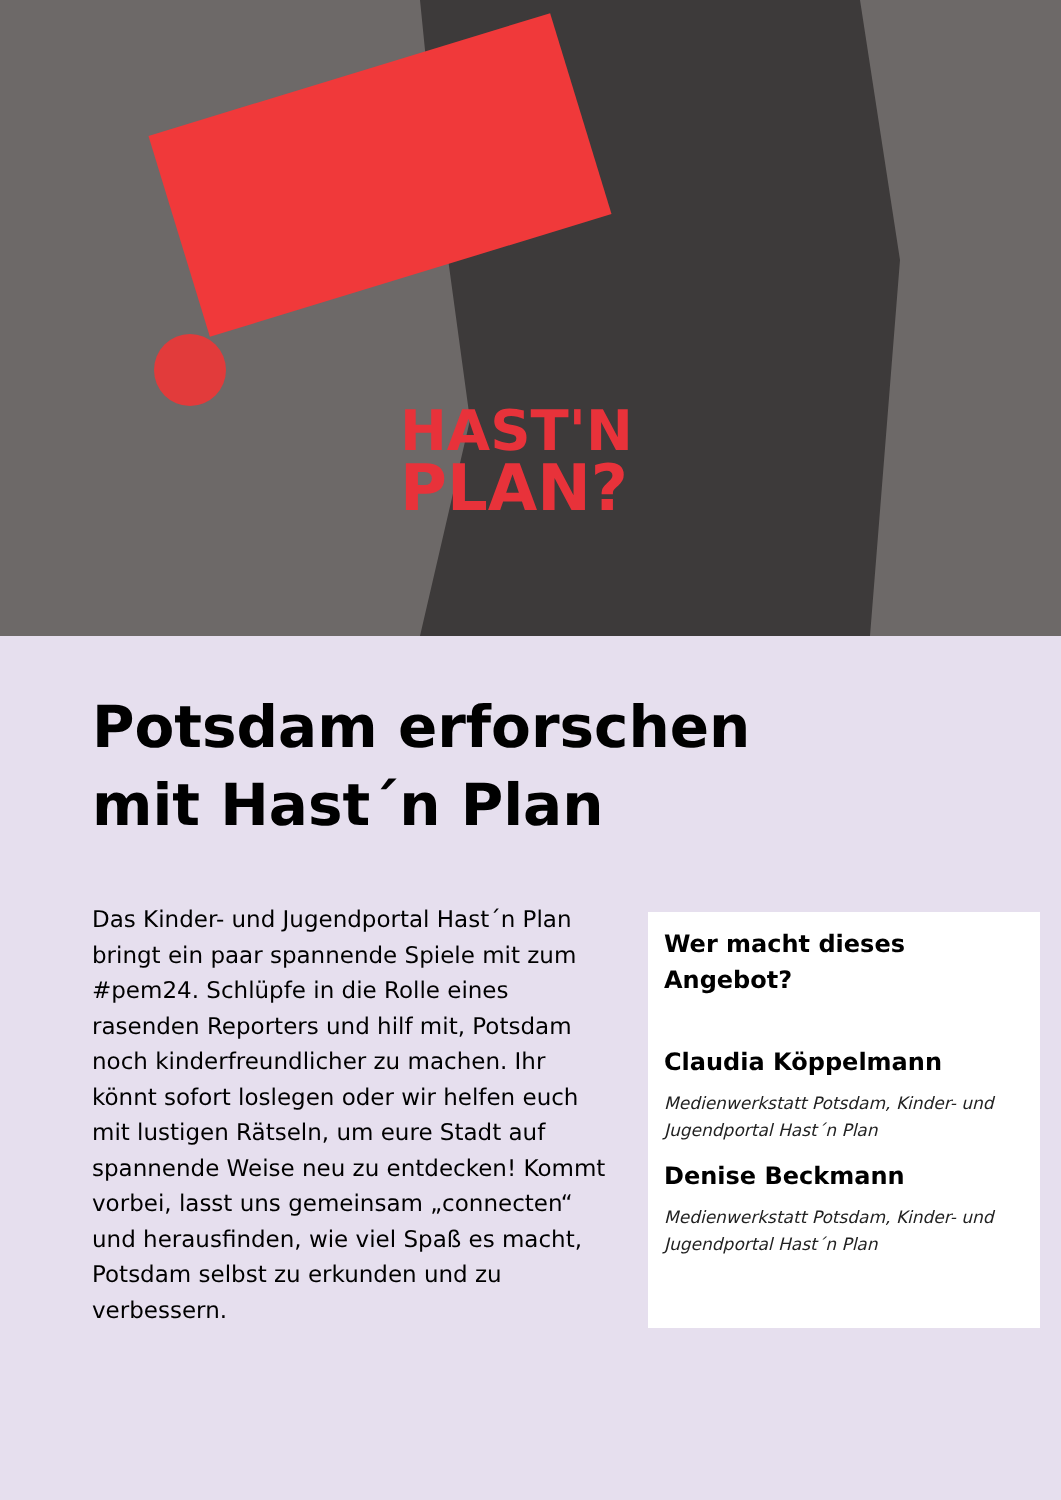HAST'N
PLAN?
Potsdam erforschen
mit Hast´n Plan
Das Kinder- und Jugendportal Hast´n Plan bringt ein paar spannende Spiele mit zum #pem24. Schlüpfe in die Rolle eines rasenden Reporters und hilf mit, Potsdam noch kinderfreundlicher zu machen. Ihr könnt sofort loslegen oder wir helfen euch mit lustigen Rätseln, um eure Stadt auf spannende Weise neu zu entdecken! Kommt vorbei, lasst uns gemeinsam „connecten“ und herausfinden, wie viel Spaß es macht, Potsdam selbst zu erkunden und zu verbessern.
Wer macht dieses Angebot?
Claudia Köppelmann
Medienwerkstatt Potsdam, Kinder- und Jugendportal Hast´n Plan
Denise Beckmann
Medienwerkstatt Potsdam, Kinder- und Jugendportal Hast´n Plan